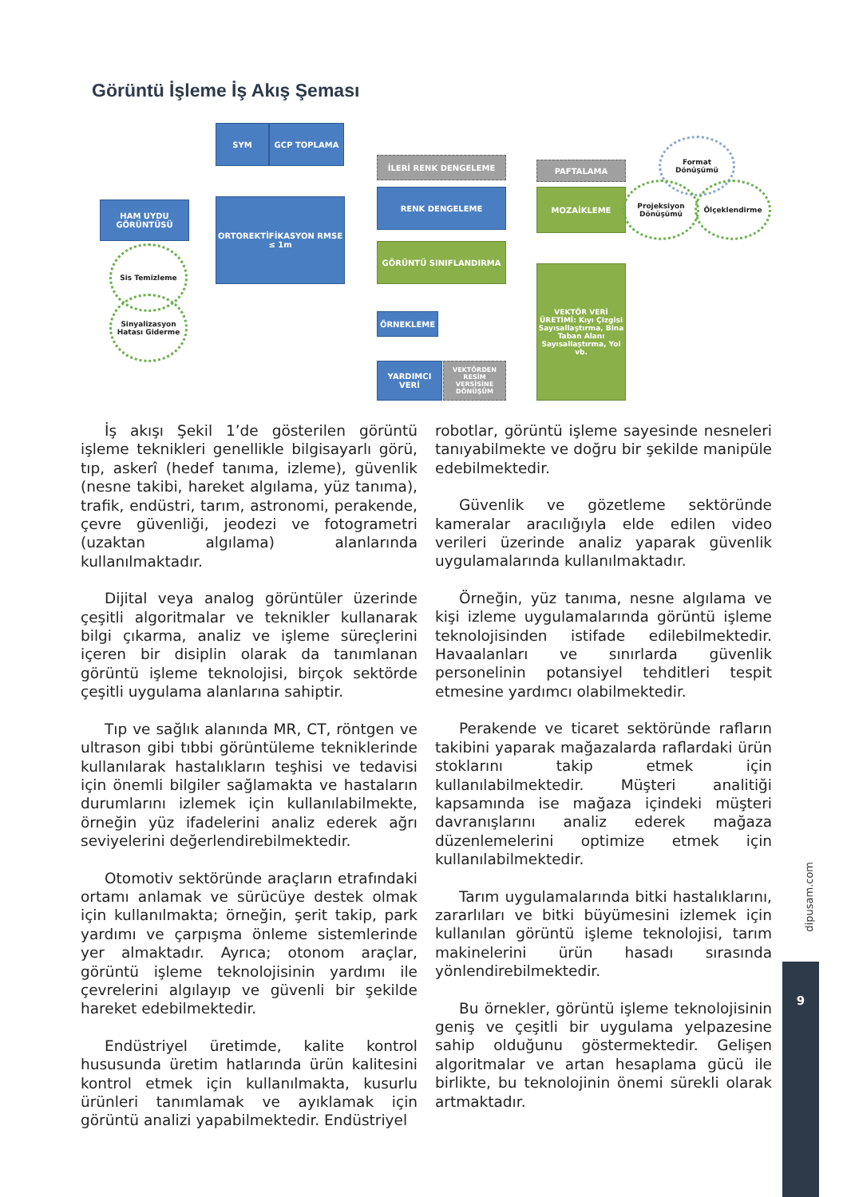Görüntü İşleme İş Akış Şeması
SYM GCP TOPLAMA
HAM UYDU GÖRÜNTÜSÜ
ORTOREKTİFİKASYON RMSE ≤ 1m
İLERİ RENK DENGELEME
RENK DENGELEME
GÖRÜNTÜ SINIFLANDIRMA
ÖRNEKLEME
YARDIMCI VERİ
VEKTÖRDEN RESİM VERSİSİNE DÖNÜŞÜM
PAFTALAMA
MOZAİKLEME
VEKTÖR VERİ ÜRETİMİ: Kıyı Çizgisi Sayısallaştırma, Bina Taban Alanı Sayısallaştırma, Yol vb.
Sis Temizleme
Sinyalizasyon Hatası Giderme
Format Dönüşümü
Projeksiyon Dönüşümü
Ölçeklendirme
İş akışı Şekil 1’de gösterilen görüntü işleme teknikleri genellikle bilgisayarlı görü, tıp, askerî (hedef tanıma, izleme), güvenlik (nesne takibi, hareket algılama, yüz tanıma), trafik, endüstri, tarım, astronomi, perakende, çevre güvenliği, jeodezi ve fotogrametri (uzaktan algılama) alanlarında kullanılmaktadır.
Dijital veya analog görüntüler üzerinde çeşitli algoritmalar ve teknikler kullanarak bilgi çıkarma, analiz ve işleme süreçlerini içeren bir disiplin olarak da tanımlanan görüntü işleme teknolojisi, birçok sektörde çeşitli uygulama alanlarına sahiptir.
Tıp ve sağlık alanında MR, CT, röntgen ve ultrason gibi tıbbi görüntüleme tekniklerinde kullanılarak hastalıkların teşhisi ve tedavisi için önemli bilgiler sağlamakta ve hastaların durumlarını izlemek için kullanılabilmekte, örneğin yüz ifadelerini analiz ederek ağrı seviyelerini değerlendirebilmektedir.
Otomotiv sektöründe araçların etrafındaki ortamı anlamak ve sürücüye destek olmak için kullanılmakta; örneğin, şerit takip, park yardımı ve çarpışma önleme sistemlerinde yer almaktadır. Ayrıca; otonom araçlar, görüntü işleme teknolojisinin yardımı ile çevrelerini algılayıp ve güvenli bir şekilde hareket edebilmektedir.
Endüstriyel üretimde, kalite kontrol hususunda üretim hatlarında ürün kalitesini kontrol etmek için kullanılmakta, kusurlu ürünleri tanımlamak ve ayıklamak için görüntü analizi yapabilmektedir. Endüstriyel
robotlar, görüntü işleme sayesinde nesneleri tanıyabilmekte ve doğru bir şekilde manipüle edebilmektedir.
Güvenlik ve gözetleme sektöründe kameralar aracılığıyla elde edilen video verileri üzerinde analiz yaparak güvenlik uygulamalarında kullanılmaktadır.
Örneğin, yüz tanıma, nesne algılama ve kişi izleme uygulamalarında görüntü işleme teknolojisinden istifade edilebilmektedir. Havaalanları ve sınırlarda güvenlik personelinin potansiyel tehditleri tespit etmesine yardımcı olabilmektedir.
Perakende ve ticaret sektöründe rafların takibini yaparak mağazalarda raflardaki ürün stoklarını takip etmek için kullanılabilmektedir. Müşteri analitiği kapsamında ise mağaza içindeki müşteri davranışlarını analiz ederek mağaza düzenlemelerini optimize etmek için kullanılabilmektedir.
Tarım uygulamalarında bitki hastalıklarını, zararlıları ve bitki büyümesini izlemek için kullanılan görüntü işleme teknolojisi, tarım makinelerini ürün hasadı sırasında yönlendirebilmektedir.
Bu örnekler, görüntü işleme teknolojisinin geniş ve çeşitli bir uygulama yelpazesine sahip olduğunu göstermektedir. Gelişen algoritmalar ve artan hesaplama gücü ile birlikte, bu teknolojinin önemi sürekli olarak artmaktadır.
dipusam.com
9